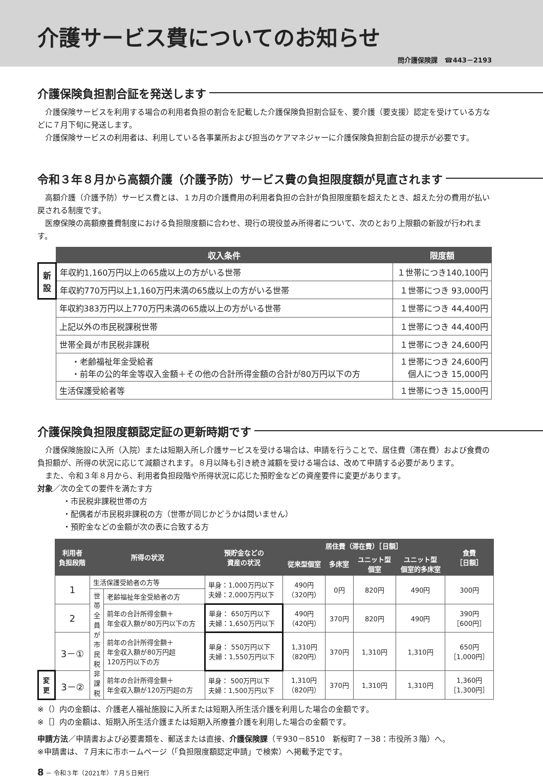介護サービス費についてのお知らせ
問介護保険課　☎443－2193
介護保険負担割合証を発送します
介護保険サービスを利用する場合の利用者負担の割合を記載した介護保険負担割合証を、要介護（要支援）認定を受けている方などに７月下旬に発送します。
介護保険サービスの利用者は、利用している各事業所および担当のケアマネジャーに介護保険負担割合証の提示が必要です。
令和３年８月から高額介護（介護予防）サービス費の負担限度額が見直されます
高額介護（介護予防）サービス費とは、１カ月の介護費用の利用者負担の合計が負担限度額を超えたとき、超えた分の費用が払い戻される制度です。
医療保険の高額療養費制度における負担限度額に合わせ、現行の現役並み所得者について、次のとおり上限額の新設が行われます。
| | 収入条件 | 限度額 |
| --- | --- | --- |
| 新設 | 年収約1,160万円以上の65歳以上の方がいる世帯 | １世帯につき140,100円 |
| | 年収約770万円以上1,160万円未満の65歳以上の方がいる世帯 | １世帯につき 93,000円 |
| | 年収約383万円以上770万円未満の65歳以上の方がいる世帯 | １世帯につき 44,400円 |
| | 上記以外の市民税課税世帯 | １世帯につき 44,400円 |
| | 世帯全員が市民税非課税 | １世帯につき 24,600円 |
| | ・老齢福祉年金受給者 ・前年の公的年金等収入金額＋その他の合計所得金額の合計が80万円以下の方 | １世帯につき 24,600円 個人につき 15,000円 |
| | 生活保護受給者等 | １世帯につき 15,000円 |
介護保険負担限度額認定証の更新時期です
介護保険施設に入所（入院）または短期入所し介護サービスを受ける場合は、申請を行うことで、居住費（滞在費）および食費の負担額が、所得の状況に応じて減額されます。８月以降も引き続き減額を受ける場合は、改めて申請する必要があります。
また、令和３年８月から、利用者負担段階や所得状況に応じた預貯金などの資産要件に変更があります。
対象／次の全ての要件を満たす方
・市民税非課税世帯の方
・配偶者が市民税非課税の方（世帯が同じかどうかは問いません）
・預貯金などの金額が次の表に合致する方
| | 利用者 負担段階 | 所得の状況 | | 預貯金などの 資産の状況 | 居住費（滞在費）［日額］ | | | | 食費 ［日額］ |
| --- | --- | --- | --- | --- | --- | --- | --- | --- | --- |
| | | | | | 従来型個室 | 多床室 | ユニット型 個室 | ユニット型 個室的多床室 | |
| | 1 | 生活保護受給者の方等 | | 単身：1,000万円以下 夫婦：2,000万円以下 | 490円 （320円） | 0円 | 820円 | 490円 | 300円 |
| | | 世帯全員が市民税非課税 | 老齢福祉年金受給者の方 | | | | | | |
| | 2 | | 前年の合計所得金額＋ 年金収入額が80万円以下の方 | 単身： 650万円以下 夫婦：1,650万円以下 | 490円 （420円） | 370円 | 820円 | 490円 | 390円 ［600円］ |
| | 3－① | | 前年の合計所得金額＋ 年金収入額が80万円超 120万円以下の方 | 単身： 550万円以下 夫婦：1,550万円以下 | 1,310円 （820円） | 370円 | 1,310円 | 1,310円 | 650円 ［1,000円］ |
| 変更 | 3－② | | 前年の合計所得金額＋ 年金収入額が120万円超の方 | 単身： 500万円以下 夫婦：1,500万円以下 | 1,310円 （820円） | 370円 | 1,310円 | 1,310円 | 1,360円 ［1,300円］ |
※（）内の金額は、介護老人福祉施設に入所または短期入所生活介護を利用した場合の金額です。
※［］内の金額は、短期入所生活介護または短期入所療養介護を利用した場合の金額です。
申請方法／申請書および必要書類を、郵送または直接、介護保険課（〒930－8510　新桜町７－38：市役所３階）へ。
※申請書は、７月末に市ホームページ（「負担限度額認定申請」で検索）へ掲載予定です。
8 － 令和３年（2021年）７月５日発行